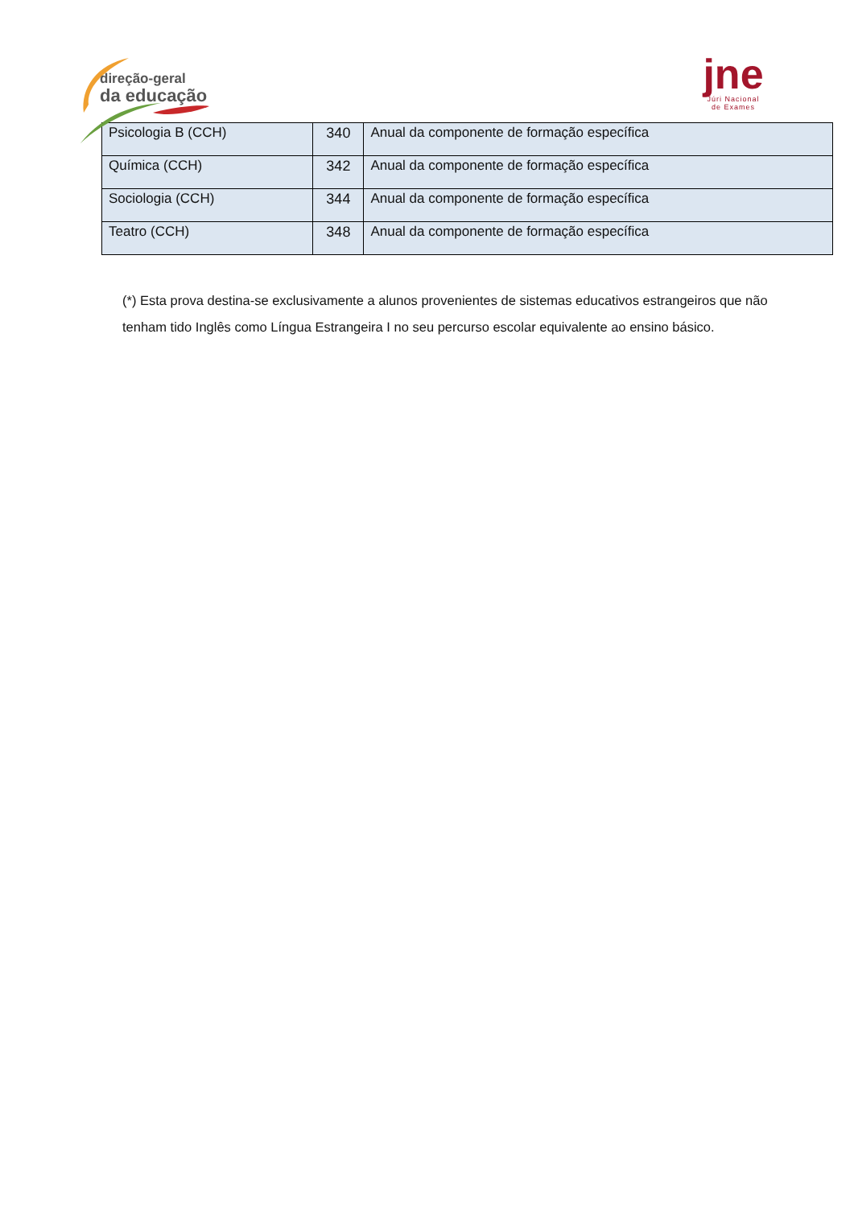direção-geral
da educação
jne
Júri Nacional
de Exames
| Psicologia B (CCH) | 340 | Anual da componente de formação específica |
| Química (CCH) | 342 | Anual da componente de formação específica |
| Sociologia (CCH) | 344 | Anual da componente de formação específica |
| Teatro (CCH) | 348 | Anual da componente de formação específica |
(*) Esta prova destina-se exclusivamente a alunos provenientes de sistemas educativos estrangeiros que não tenham tido Inglês como Língua Estrangeira I no seu percurso escolar equivalente ao ensino básico.